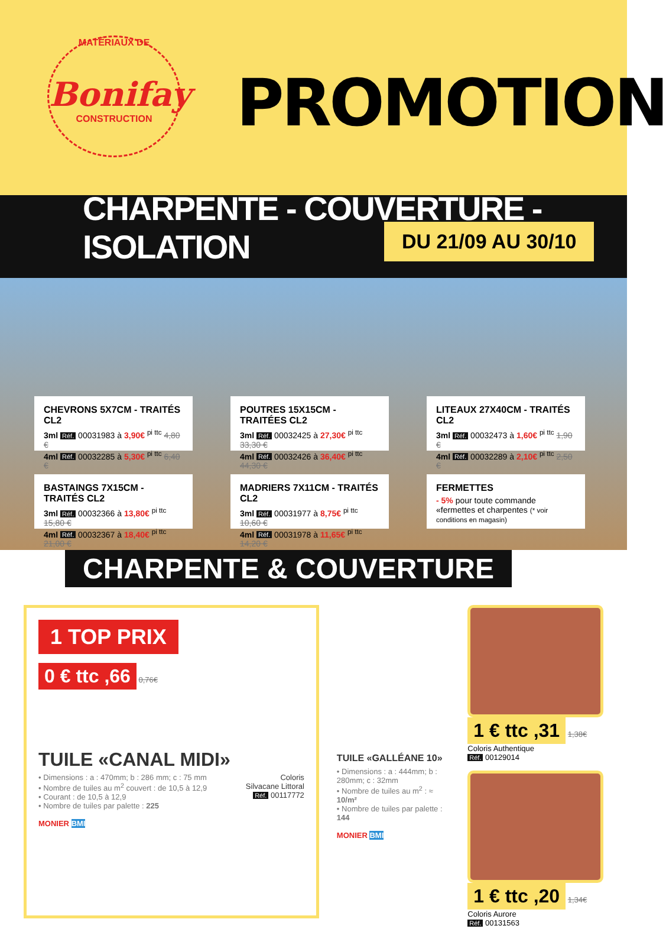MATÉRIAUX DE
Bonifay
CONSTRUCTION
PROMOTION
CHARPENTE - COUVERTURE - ISOLATION
DU 21/09 AU 30/10
CHEVRONS 5X7CM - TRAITÉS CL2
3ml Réf. 00031983 à 3,90€ <sup>pi ttc</sup> 4,80 €
4ml Réf. 00032285 à 5,30€ <sup>pi ttc</sup> 6,40 €
POUTRES 15X15CM - TRAITÉES CL2
3ml Réf. 00032425 à 27,30€ <sup>pi ttc</sup> 33,30 €
4ml Réf. 00032426 à 36,40€ <sup>pi ttc</sup> 44,30 €
LITEAUX 27X40CM - TRAITÉS CL2
3ml Réf. 00032473 à 1,60€ <sup>pi ttc</sup> 1,90 €
4ml Réf. 00032289 à 2,10€ <sup>pi ttc</sup> 2,50 €
BASTAINGS 7X15CM - TRAITÉS CL2
3ml Réf. 00032366 à 13,80€ <sup>pi ttc</sup> 15,80 €
4ml Réf. 00032367 à 18,40€ <sup>pi ttc</sup> 21,00 €
MADRIERS 7X11CM - TRAITÉS CL2
3ml Réf. 00031977 à 8,75€ <sup>pi ttc</sup> 10,60 €
4ml Réf. 00031978 à 11,65€ <sup>pi ttc</sup> 14,20 €
FERMETTES
- 5% pour toute commande «fermettes et charpentes (* voir conditions en magasin)
CHARPENTE & COUVERTURE
1 TOP PRIX
0 € ttc ,66 0,76€
TUILE «CANAL MIDI»
Coloris
Silvacane Littoral
Réf. 00117772
• Dimensions : a : 470mm; b : 286 mm; c : 75 mm
• Nombre de tuiles au m<sup>2</sup> couvert : de 10,5 à 12,9
• Courant : de 10,5 à 12,9
• Nombre de tuiles par palette : 225
MONIER BMI
TUILE «GALLÉANE 10»
• Dimensions : a : 444mm; b : 280mm; c : 32mm
• Nombre de tuiles au m<sup>2</sup> : ≈ 10/m²
• Nombre de tuiles par palette : 144
MONIER BMI
1 € ttc ,31 1,38€
Coloris Authentique
Réf. 00129014
1 € ttc ,20 1,34€
Coloris Aurore
Réf. 00131563